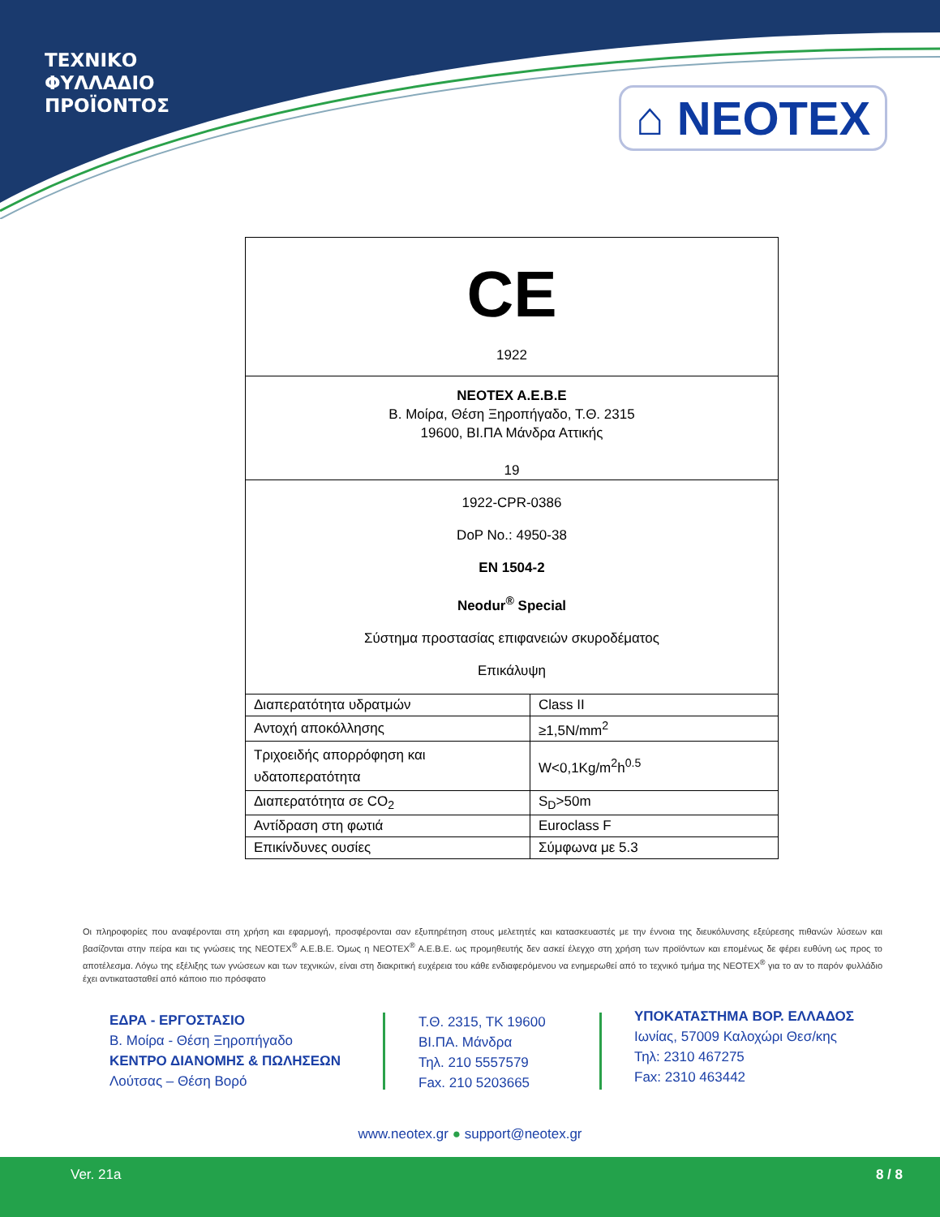ΤΕΧΝΙΚΟ
ΦΥΛΛΑΔΙΟ
ΠΡΟΪΟΝΤΟΣ
⌂ NEOTEX
| CE 1922 | |
| NEOTEX A.E.B.E Β. Μοίρα, Θέση Ξηροπήγαδο, Τ.Θ. 2315 19600, ΒΙ.ΠΑ Μάνδρα Αττικής 19 | |
| 1922-CPR-0386 DoP No.: 4950-38 EN 1504-2 Neodur<sup>®</sup> Special Σύστημα προστασίας επιφανειών σκυροδέματος Επικάλυψη | |
| Διαπερατότητα υδρατμών | Class II |
| Αντοχή αποκόλλησης | ≥1,5N/mm<sup>2</sup> |
| Τριχοειδής απορρόφηση και υδατοπερατότητα | W<0,1Kg/m<sup>2</sup>h<sup>0.5</sup> |
| Διαπερατότητα σε CO<sub>2</sub> | S<sub>D</sub>>50m |
| Αντίδραση στη φωτιά | Euroclass F |
| Επικίνδυνες ουσίες | Σύμφωνα με 5.3 |
Οι πληροφορίες που αναφέρονται στη χρήση και εφαρμογή, προσφέρονται σαν εξυπηρέτηση στους μελετητές και κατασκευαστές με την έννοια της διευκόλυνσης εξεύρεσης πιθανών λύσεων και βασίζονται στην πείρα και τις γνώσεις της NEOTEX<sup>®</sup> A.E.B.E. Όμως η NEOTEX<sup>®</sup> A.E.B.E. ως προμηθευτής δεν ασκεί έλεγχο στη χρήση των προϊόντων και επομένως δε φέρει ευθύνη ως προς το αποτέλεσμα. Λόγω της εξέλιξης των γνώσεων και των τεχνικών, είναι στη διακριτική ευχέρεια του κάθε ενδιαφερόμενου να ενημερωθεί από το τεχνικό τμήμα της NEOTEX<sup>®</sup> για το αν το παρόν φυλλάδιο έχει αντικατασταθεί από κάποιο πιο πρόσφατο
ΕΔΡΑ - ΕΡΓΟΣΤΑΣΙΟ
Β. Μοίρα - Θέση Ξηροπήγαδο
ΚΕΝΤΡΟ ΔΙΑΝΟΜΗΣ & ΠΩΛΗΣΕΩΝ
Λούτσας – Θέση Βορό
Τ.Θ. 2315, ΤΚ 19600
ΒΙ.ΠΑ. Μάνδρα
Τηλ. 210 5557579
Fax. 210 5203665
ΥΠΟΚΑΤΑΣΤΗΜΑ ΒΟΡ. ΕΛΛΑΔΟΣ
Ιωνίας, 57009 Καλοχώρι Θεσ/κης
Τηλ: 2310 467275
Fax: 2310 463442
www.neotex.gr ● support@neotex.gr
Ver. 21a 8 / 8